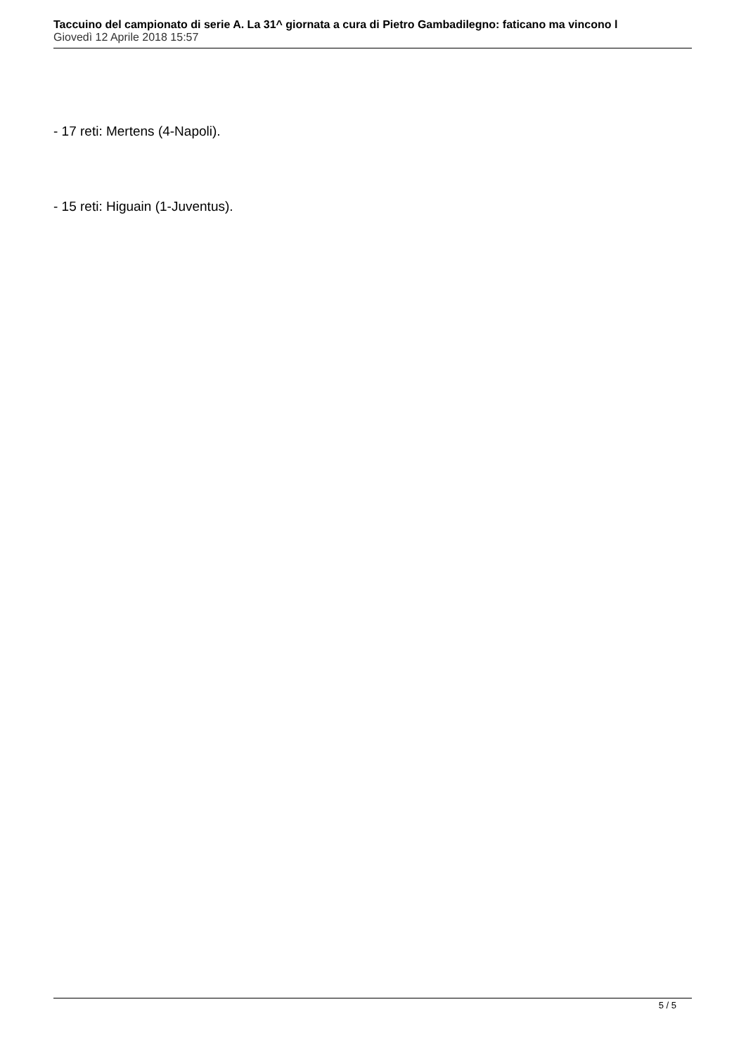Taccuino del campionato di serie A. La 31^ giornata a cura di Pietro Gambadilegno: faticano ma vincono l
Giovedì 12 Aprile 2018 15:57
- 17 reti: Mertens (4-Napoli).
- 15 reti: Higuain (1-Juventus).
5 / 5